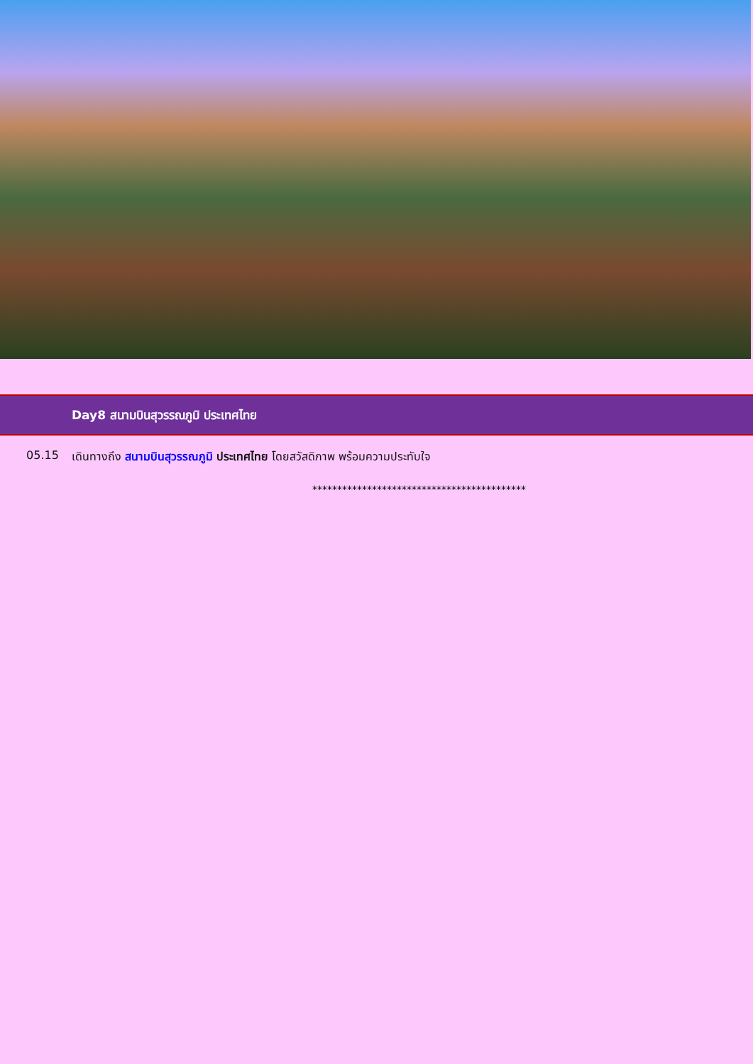Day8 สนามบินสุวรรณภูมิ ประเทศไทย
05.15 เดินทางถึง สนามบินสุวรรณภูมิ ประเทศไทย โดยสวัสดิภาพ พร้อมความประทับใจ
*******************************************